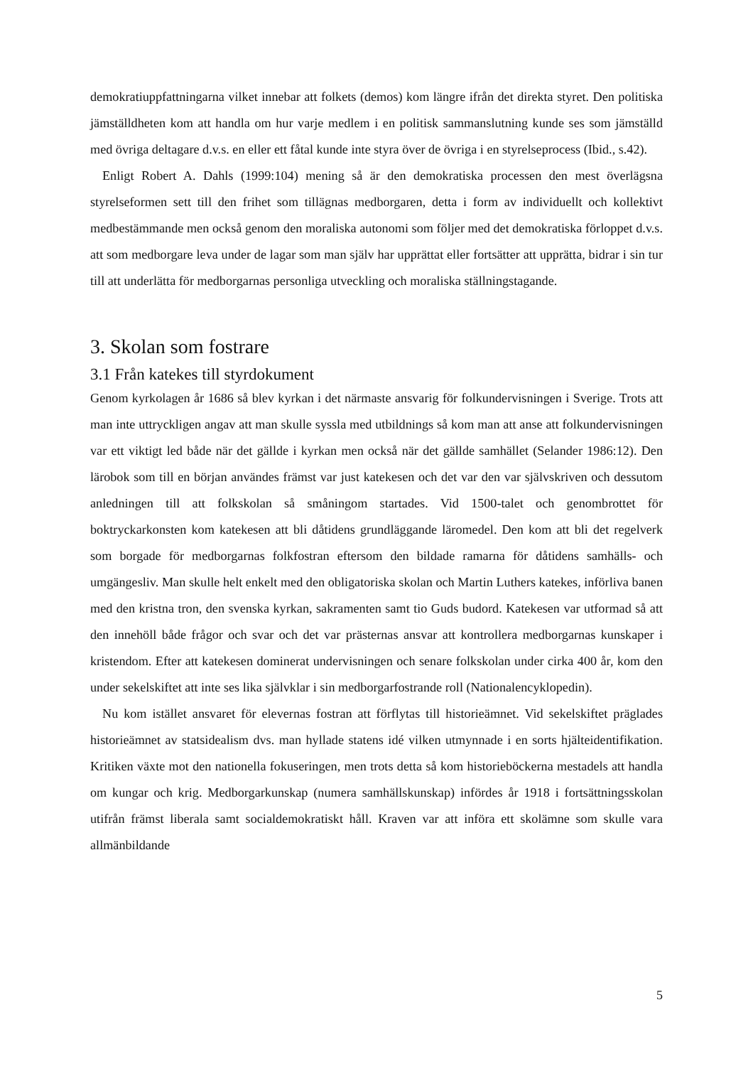demokratiuppfattningarna vilket innebar att folkets (demos) kom längre ifrån det direkta styret. Den politiska jämställdheten kom att handla om hur varje medlem i en politisk sammanslutning kunde ses som jämställd med övriga deltagare d.v.s. en eller ett fåtal kunde inte styra över de övriga i en styrelseprocess (Ibid., s.42).
Enligt Robert A. Dahls (1999:104) mening så är den demokratiska processen den mest överlägsna styrelseformen sett till den frihet som tillägnas medborgaren, detta i form av individuellt och kollektivt medbestämmande men också genom den moraliska autonomi som följer med det demokratiska förloppet d.v.s. att som medborgare leva under de lagar som man själv har upprättat eller fortsätter att upprätta, bidrar i sin tur till att underlätta för medborgarnas personliga utveckling och moraliska ställningstagande.
3. Skolan som fostrare
3.1 Från katekes till styrdokument
Genom kyrkolagen år 1686 så blev kyrkan i det närmaste ansvarig för folkundervisningen i Sverige. Trots att man inte uttryckligen angav att man skulle syssla med utbildnings så kom man att anse att folkundervisningen var ett viktigt led både när det gällde i kyrkan men också när det gällde samhället (Selander 1986:12). Den lärobok som till en början användes främst var just katekesen och det var den var självskriven och dessutom anledningen till att folkskolan så småningom startades. Vid 1500-talet och genombrottet för boktryckarkonsten kom katekesen att bli dåtidens grundläggande läromedel. Den kom att bli det regelverk som borgade för medborgarnas folkfostran eftersom den bildade ramarna för dåtidens samhälls- och umgängesliv. Man skulle helt enkelt med den obligatoriska skolan och Martin Luthers katekes, införliva banen med den kristna tron, den svenska kyrkan, sakramenten samt tio Guds budord. Katekesen var utformad så att den innehöll både frågor och svar och det var prästernas ansvar att kontrollera medborgarnas kunskaper i kristendom. Efter att katekesen dominerat undervisningen och senare folkskolan under cirka 400 år, kom den under sekelskiftet att inte ses lika självklar i sin medborgarfostrande roll (Nationalencyklopedin).
Nu kom istället ansvaret för elevernas fostran att förflytas till historieämnet. Vid sekelskiftet präglades historieämnet av statsidealism dvs. man hyllade statens idé vilken utmynnade i en sorts hjälteidentifikation. Kritiken växte mot den nationella fokuseringen, men trots detta så kom historieböckerna mestadels att handla om kungar och krig. Medborgarkunskap (numera samhällskunskap) infördes år 1918 i fortsättningsskolan utifrån främst liberala samt socialdemokratiskt håll. Kraven var att införa ett skolämne som skulle vara allmänbildande
5